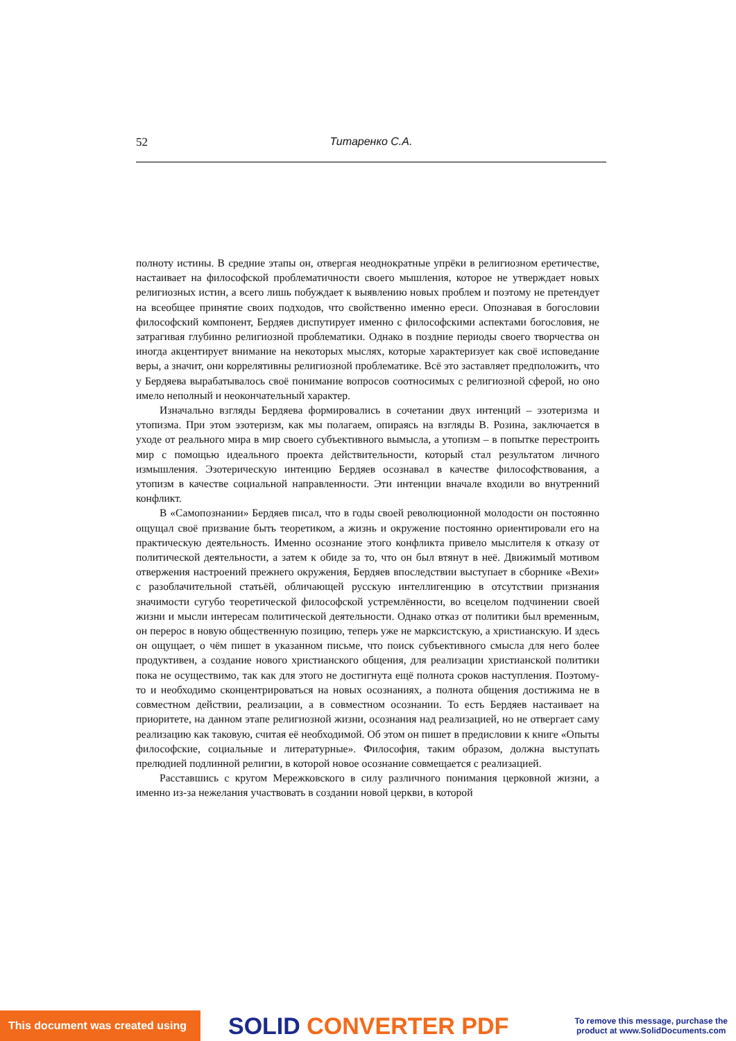52 Титаренко С.А.
полноту истины. В средние этапы он, отвергая неоднократные упрёки в религиозном еретичестве, настаивает на философской проблематичности своего мышления, которое не утверждает новых религиозных истин, а всего лишь побуждает к выявлению новых проблем и поэтому не претендует на всеобщее принятие своих подходов, что свойственно именно ереси. Опознавая в богословии философский компонент, Бердяев диспутирует именно с философскими аспектами богословия, не затрагивая глубинно религиозной проблематики. Однако в поздние периоды своего творчества он иногда акцентирует внимание на некоторых мыслях, которые характеризует как своё исповедание веры, а значит, они коррелятивны религиозной проблематике. Всё это заставляет предположить, что у Бердяева вырабатывалось своё понимание вопросов соотносимых с религиозной сферой, но оно имело неполный и неокончательный характер.
Изначально взгляды Бердяева формировались в сочетании двух интенций – эзотеризма и утопизма. При этом эзотеризм, как мы полагаем, опираясь на взгляды В. Розина, заключается в уходе от реального мира в мир своего субъективного вымысла, а утопизм – в попытке перестроить мир с помощью идеального проекта действительности, который стал результатом личного измышления. Эзотерическую интенцию Бердяев осознавал в качестве философствования, а утопизм в качестве социальной направленности. Эти интенции вначале входили во внутренний конфликт.
В «Самопознании» Бердяев писал, что в годы своей революционной молодости он постоянно ощущал своё призвание быть теоретиком, а жизнь и окружение постоянно ориентировали его на практическую деятельность. Именно осознание этого конфликта привело мыслителя к отказу от политической деятельности, а затем к обиде за то, что он был втянут в неё. Движимый мотивом отвержения настроений прежнего окружения, Бердяев впоследствии выступает в сборнике «Вехи» с разоблачительной статьёй, обличающей русскую интеллигенцию в отсутствии признания значимости сугубо теоретической философской устремлённости, во всецелом подчинении своей жизни и мысли интересам политической деятельности. Однако отказ от политики был временным, он перерос в новую общественную позицию, теперь уже не марксистскую, а христианскую. И здесь он ощущает, о чём пишет в указанном письме, что поиск субъективного смысла для него более продуктивен, а создание нового христианского общения, для реализации христианской политики пока не осуществимо, так как для этого не достигнута ещё полнота сроков наступления. Поэтому-то и необходимо сконцентрироваться на новых осознаниях, а полнота общения достижима не в совместном действии, реализации, а в совместном осознании. То есть Бердяев настаивает на приоритете, на данном этапе религиозной жизни, осознания над реализацией, но не отвергает саму реализацию как таковую, считая её необходимой. Об этом он пишет в предисловии к книге «Опыты философские, социальные и литературные». Философия, таким образом, должна выступать прелюдией подлинной религии, в которой новое осознание совмещается с реализацией.
Расставшись с кругом Мережковского в силу различного понимания церковной жизни, а именно из-за нежелания участвовать в создании новой церкви, в которой
This document was created using
SOLID CONVERTER PDF
To remove this message, purchase the
product at www.SolidDocuments.com